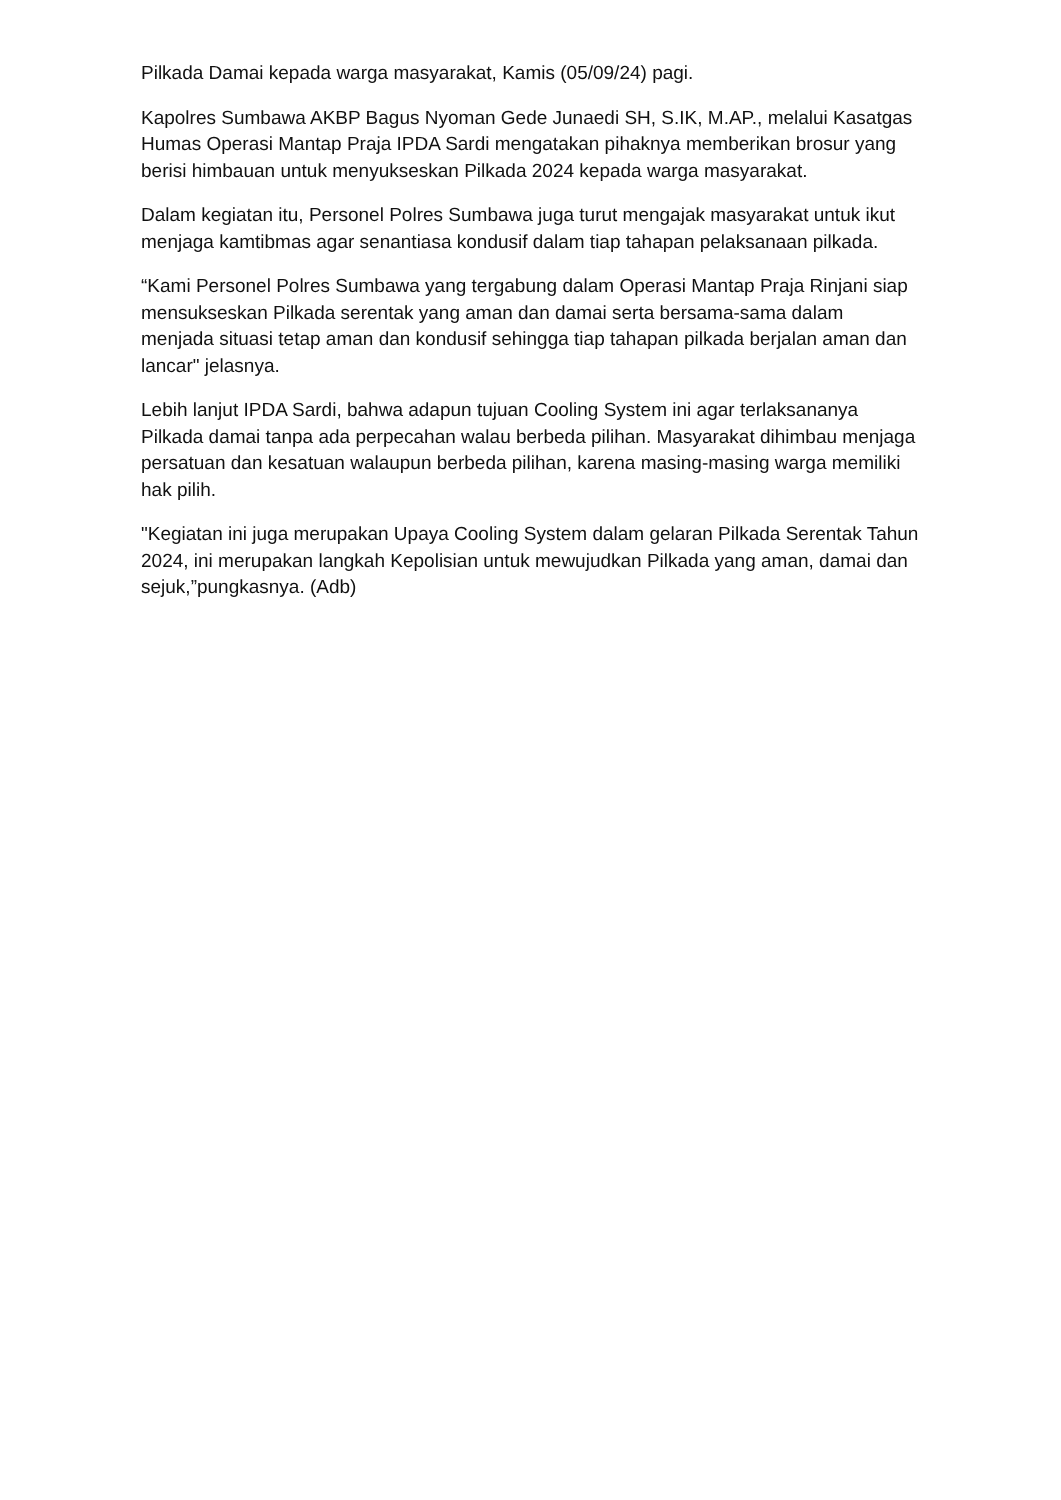Pilkada Damai kepada warga masyarakat, Kamis (05/09/24) pagi.
Kapolres Sumbawa AKBP Bagus Nyoman Gede Junaedi SH, S.IK, M.AP., melalui Kasatgas Humas Operasi Mantap Praja IPDA Sardi mengatakan pihaknya memberikan brosur yang berisi himbauan untuk menyukseskan Pilkada 2024 kepada warga masyarakat.
Dalam kegiatan itu, Personel Polres Sumbawa juga turut mengajak masyarakat untuk ikut menjaga kamtibmas agar senantiasa kondusif dalam tiap tahapan pelaksanaan pilkada.
“Kami Personel Polres Sumbawa yang tergabung dalam Operasi Mantap Praja Rinjani siap mensukseskan Pilkada serentak yang aman dan damai serta bersama-sama dalam menjada situasi tetap aman dan kondusif sehingga tiap tahapan pilkada berjalan aman dan lancar" jelasnya.
Lebih lanjut IPDA Sardi, bahwa adapun tujuan Cooling System ini agar terlaksananya Pilkada damai tanpa ada perpecahan walau berbeda pilihan. Masyarakat dihimbau menjaga persatuan dan kesatuan walaupun berbeda pilihan, karena masing-masing warga memiliki hak pilih.
"Kegiatan ini juga merupakan Upaya Cooling System dalam gelaran Pilkada Serentak Tahun 2024, ini merupakan langkah Kepolisian untuk mewujudkan Pilkada yang aman, damai dan sejuk,”pungkasnya. (Adb)